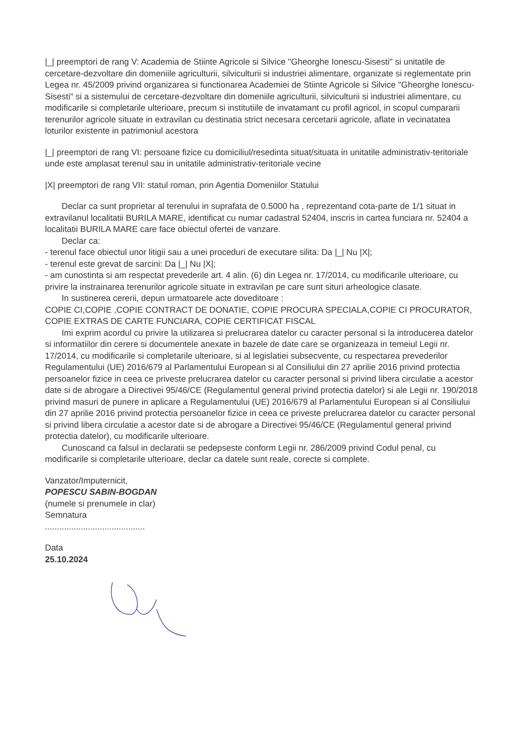|_| preemptori de rang V: Academia de Stiinte Agricole si Silvice "Gheorghe Ionescu-Sisesti" si unitatile de cercetare-dezvoltare din domeniile agriculturii, silviculturii si industriei alimentare, organizate si reglementate prin Legea nr. 45/2009 privind organizarea si functionarea Academiei de Stiinte Agricole si Silvice "Gheorghe Ionescu-Sisesti" si a sistemului de cercetare-dezvoltare din domeniile agriculturii, silviculturii si industriei alimentare, cu modificarile si completarile ulterioare, precum si institutiile de invatamant cu profil agricol, in scopul cumpararii terenurilor agricole situate in extravilan cu destinatia strict necesara cercetarii agricole, aflate in vecinatatea loturilor existente in patrimoniul acestora
|_| preemptori de rang VI: persoane fizice cu domiciliul/resedinta situat/situata in unitatile administrativ-teritoriale unde este amplasat terenul sau in unitatile administrativ-teritoriale vecine
|X| preemptori de rang VII: statul roman, prin Agentia Domeniilor Statului
Declar ca sunt proprietar al terenului in suprafata de 0.5000 ha , reprezentand cota-parte de 1/1 situat in extravilanul localitatii BURILA MARE, identificat cu numar cadastral 52404, inscris in cartea funciara nr. 52404 a localitatii BURILA MARE care face obiectul ofertei de vanzare.
Declar ca:
- terenul face obiectul unor litigii sau a unei proceduri de executare silita: Da |_| Nu |X|;
- terenul este grevat de sarcini: Da |_| Nu |X|;
- am cunostinta si am respectat prevederile art. 4 alin. (6) din Legea nr. 17/2014, cu modificarile ulterioare, cu privire la instrainarea terenurilor agricole situate in extravilan pe care sunt situri arheologice clasate.
In sustinerea cererii, depun urmatoarele acte doveditoare :
COPIE CI,COPIE ,COPIE CONTRACT DE DONATIE, COPIE PROCURA SPECIALA,COPIE CI PROCURATOR, COPIE EXTRAS DE CARTE FUNCIARA, COPIE CERTIFICAT FISCAL
Imi exprim acordul cu privire la utilizarea si prelucrarea datelor cu caracter personal si la introducerea datelor si informatiilor din cerere si documentele anexate in bazele de date care se organizeaza in temeiul Legii nr. 17/2014, cu modificarile si completarile ulterioare, si al legislatiei subsecvente, cu respectarea prevederilor Regulamentului (UE) 2016/679 al Parlamentului European si al Consiliului din 27 aprilie 2016 privind protectia persoanelor fizice in ceea ce priveste prelucrarea datelor cu caracter personal si privind libera circulatie a acestor date si de abrogare a Directivei 95/46/CE (Regulamentul general privind protectia datelor) si ale Legii nr. 190/2018 privind masuri de punere in aplicare a Regulamentului (UE) 2016/679 al Parlamentului European si al Consiliului din 27 aprilie 2016 privind protectia persoanelor fizice in ceea ce priveste prelucrarea datelor cu caracter personal si privind libera circulatie a acestor date si de abrogare a Directivei 95/46/CE (Regulamentul general privind protectia datelor), cu modificarile ulterioare.
Cunoscand ca falsul in declaratii se pedepseste conform Legii nr. 286/2009 privind Codul penal, cu modificarile si completarile ulterioare, declar ca datele sunt reale, corecte si complete.
Vanzator/Imputernicit,
POPESCU SABIN-BOGDAN
(numele si prenumele in clar)
Semnatura
..........................................
Data
25.10.2024